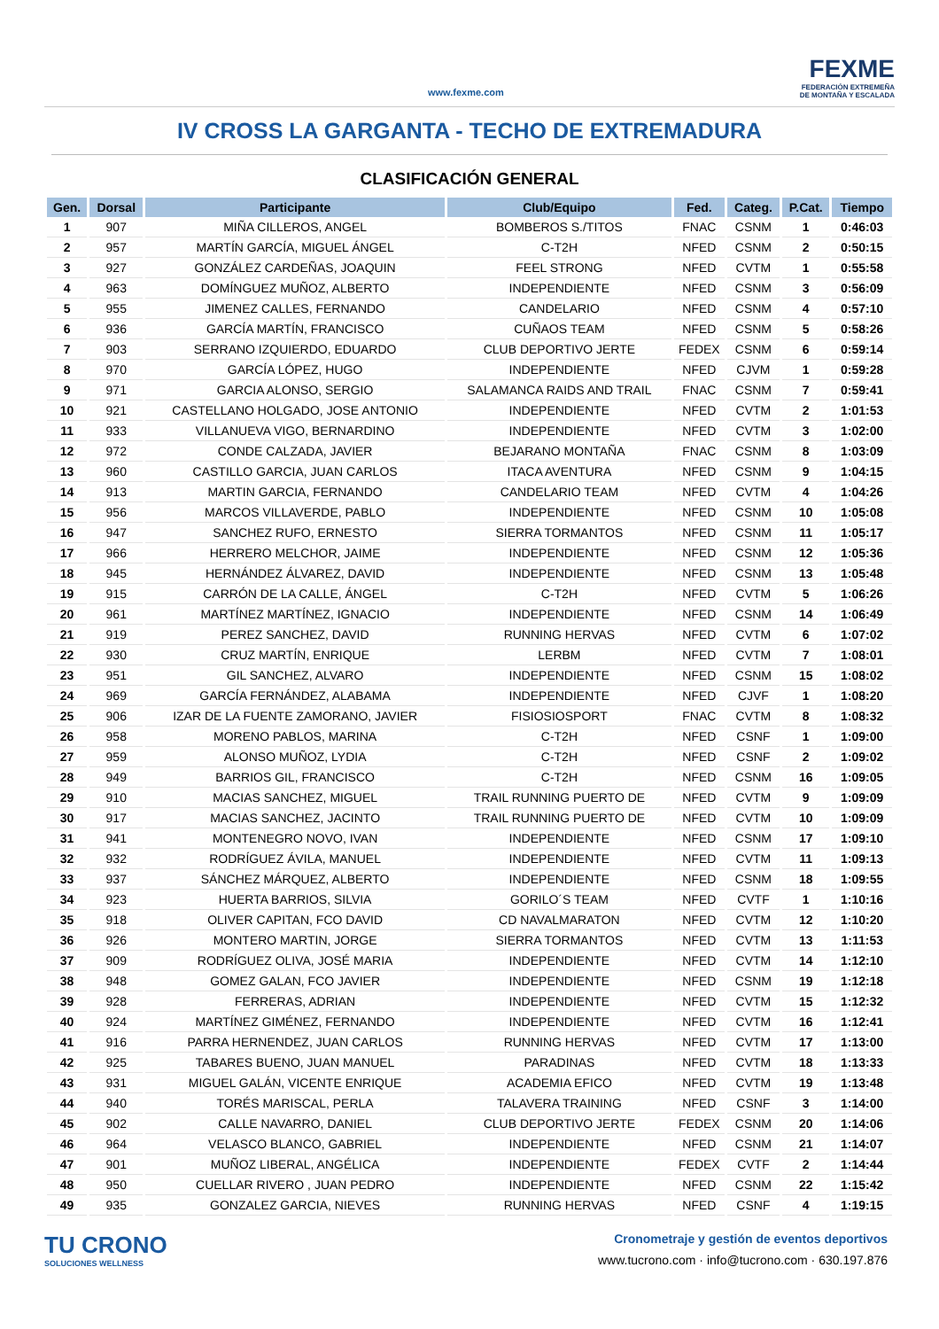www.fexme.com
FEXME
FEDERACIÓN EXTREMEÑA
DE MONTAÑA Y ESCALADA
IV CROSS LA GARGANTA - TECHO DE EXTREMADURA
CLASIFICACIÓN GENERAL
| Gen. | Dorsal | Participante | Club/Equipo | Fed. | Categ. | P.Cat. | Tiempo |
| --- | --- | --- | --- | --- | --- | --- | --- |
| 1 | 907 | MIÑA CILLEROS, ANGEL | BOMBEROS S./TITOS | FNAC | CSNM | 1 | 0:46:03 |
| 2 | 957 | MARTÍN GARCÍA, MIGUEL ÁNGEL | C-T2H | NFED | CSNM | 2 | 0:50:15 |
| 3 | 927 | GONZÁLEZ CARDEÑAS, JOAQUIN | FEEL STRONG | NFED | CVTM | 1 | 0:55:58 |
| 4 | 963 | DOMÍNGUEZ MUÑOZ, ALBERTO | INDEPENDIENTE | NFED | CSNM | 3 | 0:56:09 |
| 5 | 955 | JIMENEZ CALLES, FERNANDO | CANDELARIO | NFED | CSNM | 4 | 0:57:10 |
| 6 | 936 | GARCÍA MARTÍN, FRANCISCO | CUÑAOS TEAM | NFED | CSNM | 5 | 0:58:26 |
| 7 | 903 | SERRANO IZQUIERDO, EDUARDO | CLUB DEPORTIVO JERTE | FEDEX | CSNM | 6 | 0:59:14 |
| 8 | 970 | GARCÍA LÓPEZ, HUGO | INDEPENDIENTE | NFED | CJVM | 1 | 0:59:28 |
| 9 | 971 | GARCIA ALONSO, SERGIO | SALAMANCA RAIDS AND TRAIL | FNAC | CSNM | 7 | 0:59:41 |
| 10 | 921 | CASTELLANO HOLGADO, JOSE ANTONIO | INDEPENDIENTE | NFED | CVTM | 2 | 1:01:53 |
| 11 | 933 | VILLANUEVA VIGO, BERNARDINO | INDEPENDIENTE | NFED | CVTM | 3 | 1:02:00 |
| 12 | 972 | CONDE CALZADA, JAVIER | BEJARANO MONTAÑA | FNAC | CSNM | 8 | 1:03:09 |
| 13 | 960 | CASTILLO GARCIA, JUAN CARLOS | ITACA AVENTURA | NFED | CSNM | 9 | 1:04:15 |
| 14 | 913 | MARTIN GARCIA, FERNANDO | CANDELARIO TEAM | NFED | CVTM | 4 | 1:04:26 |
| 15 | 956 | MARCOS VILLAVERDE, PABLO | INDEPENDIENTE | NFED | CSNM | 10 | 1:05:08 |
| 16 | 947 | SANCHEZ RUFO, ERNESTO | SIERRA TORMANTOS | NFED | CSNM | 11 | 1:05:17 |
| 17 | 966 | HERRERO MELCHOR, JAIME | INDEPENDIENTE | NFED | CSNM | 12 | 1:05:36 |
| 18 | 945 | HERNÁNDEZ ÁLVAREZ, DAVID | INDEPENDIENTE | NFED | CSNM | 13 | 1:05:48 |
| 19 | 915 | CARRÓN DE LA CALLE, ÁNGEL | C-T2H | NFED | CVTM | 5 | 1:06:26 |
| 20 | 961 | MARTÍNEZ MARTÍNEZ, IGNACIO | INDEPENDIENTE | NFED | CSNM | 14 | 1:06:49 |
| 21 | 919 | PEREZ SANCHEZ, DAVID | RUNNING HERVAS | NFED | CVTM | 6 | 1:07:02 |
| 22 | 930 | CRUZ MARTÍN, ENRIQUE | LERBM | NFED | CVTM | 7 | 1:08:01 |
| 23 | 951 | GIL SANCHEZ, ALVARO | INDEPENDIENTE | NFED | CSNM | 15 | 1:08:02 |
| 24 | 969 | GARCÍA FERNÁNDEZ, ALABAMA | INDEPENDIENTE | NFED | CJVF | 1 | 1:08:20 |
| 25 | 906 | IZAR DE LA FUENTE ZAMORANO, JAVIER | FISIOSIOSPORT | FNAC | CVTM | 8 | 1:08:32 |
| 26 | 958 | MORENO PABLOS, MARINA | C-T2H | NFED | CSNF | 1 | 1:09:00 |
| 27 | 959 | ALONSO MUÑOZ, LYDIA | C-T2H | NFED | CSNF | 2 | 1:09:02 |
| 28 | 949 | BARRIOS GIL, FRANCISCO | C-T2H | NFED | CSNM | 16 | 1:09:05 |
| 29 | 910 | MACIAS SANCHEZ, MIGUEL | TRAIL RUNNING PUERTO DE | NFED | CVTM | 9 | 1:09:09 |
| 30 | 917 | MACIAS SANCHEZ, JACINTO | TRAIL RUNNING PUERTO DE | NFED | CVTM | 10 | 1:09:09 |
| 31 | 941 | MONTENEGRO NOVO, IVAN | INDEPENDIENTE | NFED | CSNM | 17 | 1:09:10 |
| 32 | 932 | RODRÍGUEZ ÁVILA, MANUEL | INDEPENDIENTE | NFED | CVTM | 11 | 1:09:13 |
| 33 | 937 | SÁNCHEZ MÁRQUEZ, ALBERTO | INDEPENDIENTE | NFED | CSNM | 18 | 1:09:55 |
| 34 | 923 | HUERTA BARRIOS, SILVIA | GORILO´S TEAM | NFED | CVTF | 1 | 1:10:16 |
| 35 | 918 | OLIVER CAPITAN, FCO DAVID | CD NAVALMARATON | NFED | CVTM | 12 | 1:10:20 |
| 36 | 926 | MONTERO MARTIN, JORGE | SIERRA TORMANTOS | NFED | CVTM | 13 | 1:11:53 |
| 37 | 909 | RODRÍGUEZ OLIVA, JOSÉ MARIA | INDEPENDIENTE | NFED | CVTM | 14 | 1:12:10 |
| 38 | 948 | GOMEZ GALAN, FCO JAVIER | INDEPENDIENTE | NFED | CSNM | 19 | 1:12:18 |
| 39 | 928 | FERRERAS, ADRIAN | INDEPENDIENTE | NFED | CVTM | 15 | 1:12:32 |
| 40 | 924 | MARTÍNEZ GIMÉNEZ, FERNANDO | INDEPENDIENTE | NFED | CVTM | 16 | 1:12:41 |
| 41 | 916 | PARRA HERNENDEZ, JUAN CARLOS | RUNNING HERVAS | NFED | CVTM | 17 | 1:13:00 |
| 42 | 925 | TABARES BUENO, JUAN MANUEL | PARADINAS | NFED | CVTM | 18 | 1:13:33 |
| 43 | 931 | MIGUEL GALÁN, VICENTE ENRIQUE | ACADEMIA EFICO | NFED | CVTM | 19 | 1:13:48 |
| 44 | 940 | TORÉS MARISCAL, PERLA | TALAVERA TRAINING | NFED | CSNF | 3 | 1:14:00 |
| 45 | 902 | CALLE NAVARRO, DANIEL | CLUB DEPORTIVO JERTE | FEDEX | CSNM | 20 | 1:14:06 |
| 46 | 964 | VELASCO BLANCO, GABRIEL | INDEPENDIENTE | NFED | CSNM | 21 | 1:14:07 |
| 47 | 901 | MUÑOZ LIBERAL, ANGÉLICA | INDEPENDIENTE | FEDEX | CVTF | 2 | 1:14:44 |
| 48 | 950 | CUELLAR RIVERO , JUAN PEDRO | INDEPENDIENTE | NFED | CSNM | 22 | 1:15:42 |
| 49 | 935 | GONZALEZ GARCIA, NIEVES | RUNNING HERVAS | NFED | CSNF | 4 | 1:19:15 |
TU CRONO
SOLUCIONES WELLNESS
Cronometraje y gestión de eventos deportivos
www.tucrono.com · info@tucrono.com · 630.197.876